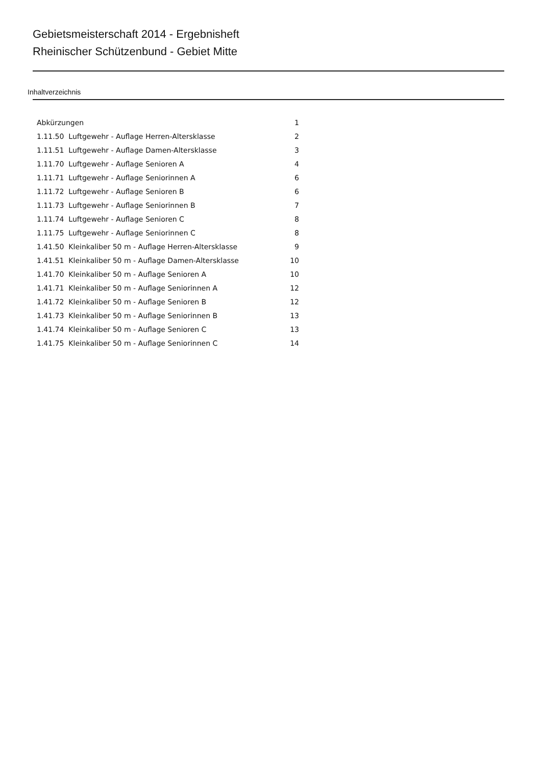Gebietsmeisterschaft 2014 - Ergebnisheft
Rheinischer Schützenbund - Gebiet Mitte
Inhaltverzeichnis
| Abkürzungen | 1 |
| 1.11.50 Luftgewehr - Auflage Herren-Altersklasse | 2 |
| 1.11.51 Luftgewehr - Auflage Damen-Altersklasse | 3 |
| 1.11.70 Luftgewehr - Auflage Senioren A | 4 |
| 1.11.71 Luftgewehr - Auflage Seniorinnen A | 6 |
| 1.11.72 Luftgewehr - Auflage Senioren B | 6 |
| 1.11.73 Luftgewehr - Auflage Seniorinnen B | 7 |
| 1.11.74 Luftgewehr - Auflage Senioren C | 8 |
| 1.11.75 Luftgewehr - Auflage Seniorinnen C | 8 |
| 1.41.50 Kleinkaliber 50 m - Auflage Herren-Altersklasse | 9 |
| 1.41.51 Kleinkaliber 50 m - Auflage Damen-Altersklasse | 10 |
| 1.41.70 Kleinkaliber 50 m - Auflage Senioren A | 10 |
| 1.41.71 Kleinkaliber 50 m - Auflage Seniorinnen A | 12 |
| 1.41.72 Kleinkaliber 50 m - Auflage Senioren B | 12 |
| 1.41.73 Kleinkaliber 50 m - Auflage Seniorinnen B | 13 |
| 1.41.74 Kleinkaliber 50 m - Auflage Senioren C | 13 |
| 1.41.75 Kleinkaliber 50 m - Auflage Seniorinnen C | 14 |